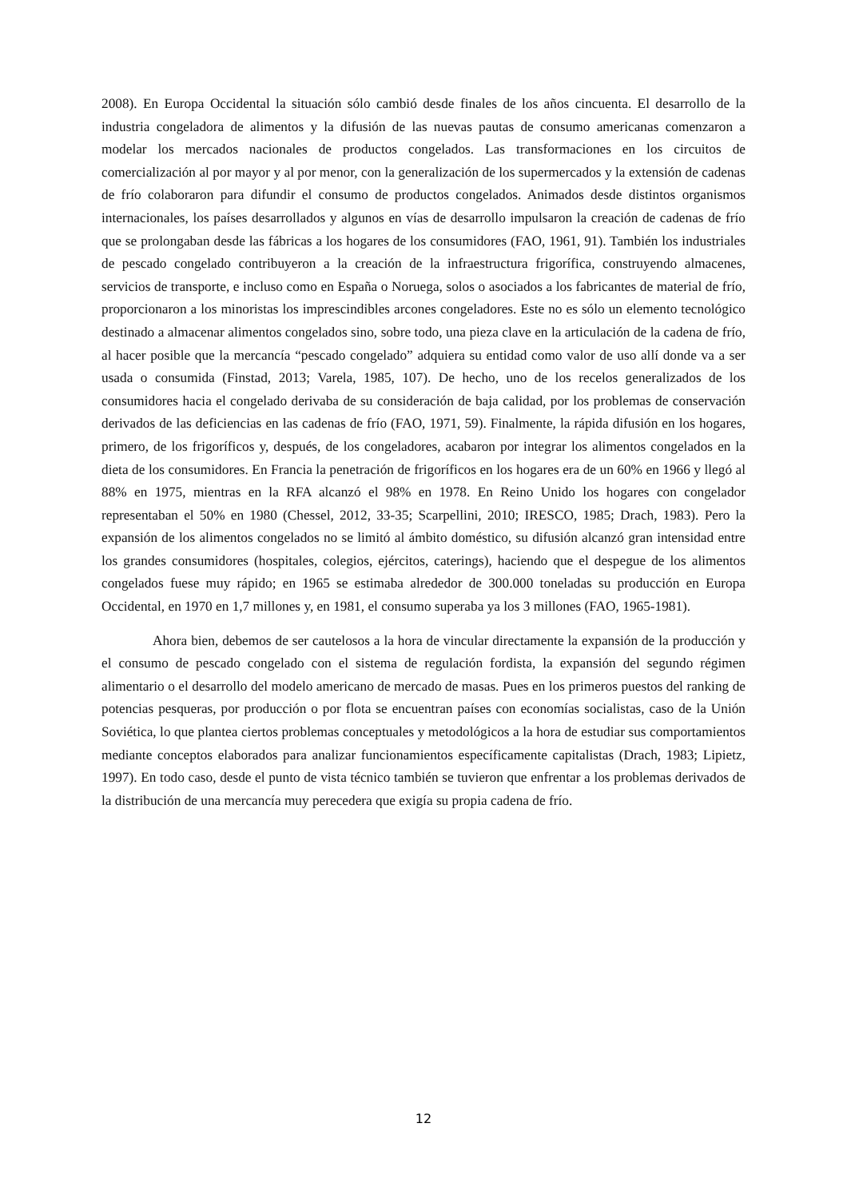2008). En Europa Occidental la situación sólo cambió desde finales de los años cincuenta. El desarrollo de la industria congeladora de alimentos y la difusión de las nuevas pautas de consumo americanas comenzaron a modelar los mercados nacionales de productos congelados. Las transformaciones en los circuitos de comercialización al por mayor y al por menor, con la generalización de los supermercados y la extensión de cadenas de frío colaboraron para difundir el consumo de productos congelados. Animados desde distintos organismos internacionales, los países desarrollados y algunos en vías de desarrollo impulsaron la creación de cadenas de frío que se prolongaban desde las fábricas a los hogares de los consumidores (FAO, 1961, 91). También los industriales de pescado congelado contribuyeron a la creación de la infraestructura frigorífica, construyendo almacenes, servicios de transporte, e incluso como en España o Noruega, solos o asociados a los fabricantes de material de frío, proporcionaron a los minoristas los imprescindibles arcones congeladores. Este no es sólo un elemento tecnológico destinado a almacenar alimentos congelados sino, sobre todo, una pieza clave en la articulación de la cadena de frío, al hacer posible que la mercancía “pescado congelado” adquiera su entidad como valor de uso allí donde va a ser usada o consumida (Finstad, 2013; Varela, 1985, 107). De hecho, uno de los recelos generalizados de los consumidores hacia el congelado derivaba de su consideración de baja calidad, por los problemas de conservación derivados de las deficiencias en las cadenas de frío (FAO, 1971, 59). Finalmente, la rápida difusión en los hogares, primero, de los frigoríficos y, después, de los congeladores, acabaron por integrar los alimentos congelados en la dieta de los consumidores. En Francia la penetración de frigoríficos en los hogares era de un 60% en 1966 y llegó al 88% en 1975, mientras en la RFA alcanzó el 98% en 1978. En Reino Unido los hogares con congelador representaban el 50% en 1980 (Chessel, 2012, 33-35; Scarpellini, 2010; IRESCO, 1985; Drach, 1983). Pero la expansión de los alimentos congelados no se limitó al ámbito doméstico, su difusión alcanzó gran intensidad entre los grandes consumidores (hospitales, colegios, ejércitos, caterings), haciendo que el despegue de los alimentos congelados fuese muy rápido; en 1965 se estimaba alrededor de 300.000 toneladas su producción en Europa Occidental, en 1970 en 1,7 millones y, en 1981, el consumo superaba ya los 3 millones (FAO, 1965-1981).
Ahora bien, debemos de ser cautelosos a la hora de vincular directamente la expansión de la producción y el consumo de pescado congelado con el sistema de regulación fordista, la expansión del segundo régimen alimentario o el desarrollo del modelo americano de mercado de masas. Pues en los primeros puestos del ranking de potencias pesqueras, por producción o por flota se encuentran países con economías socialistas, caso de la Unión Soviética, lo que plantea ciertos problemas conceptuales y metodológicos a la hora de estudiar sus comportamientos mediante conceptos elaborados para analizar funcionamientos específicamente capitalistas (Drach, 1983; Lipietz, 1997). En todo caso, desde el punto de vista técnico también se tuvieron que enfrentar a los problemas derivados de la distribución de una mercancía muy perecedera que exigía su propia cadena de frío.
12